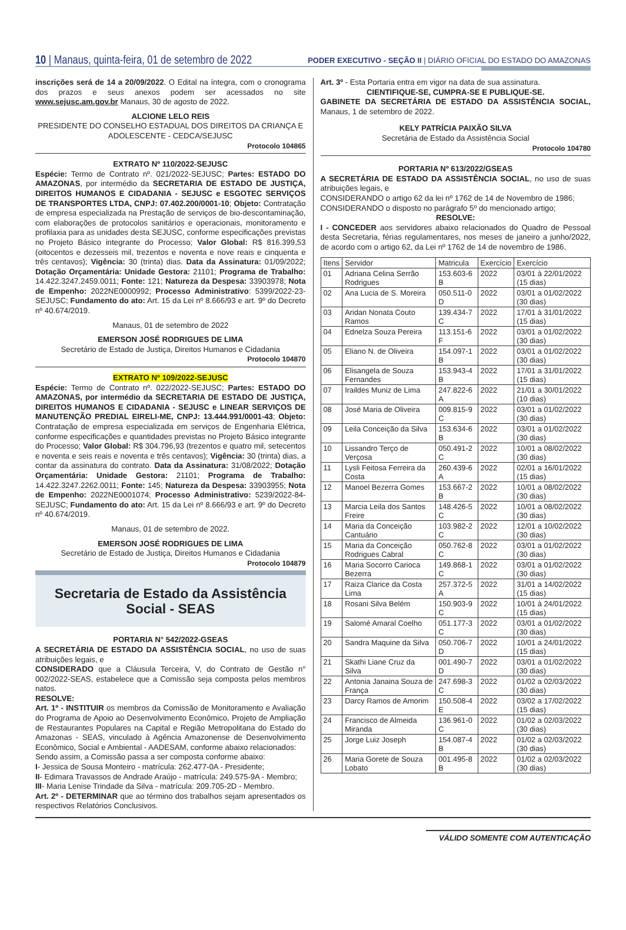10 | Manaus, quinta-feira, 01 de setembro de 2022 PODER EXECUTIVO - SEÇÃO II | DIÁRIO OFICIAL DO ESTADO DO AMAZONAS
inscrições será de 14 a 20/09/2022. O Edital na íntegra, com o cronograma dos prazos e seus anexos podem ser acessados no site www.sejusc.am.gov.br Manaus, 30 de agosto de 2022.
ALCIONE LELO REIS
PRESIDENTE DO CONSELHO ESTADUAL DOS DIREITOS DA CRIANÇA E ADOLESCENTE - CEDCA/SEJUSC
Protocolo 104865
EXTRATO Nº 110/2022-SEJUSC
Espécie: Termo de Contrato nº. 021/2022-SEJUSC; Partes: ESTADO DO AMAZONAS, por intermédio da SECRETARIA DE ESTADO DE JUSTIÇA, DIREITOS HUMANOS E CIDADANIA - SEJUSC e ESGOTEC SERVIÇOS DE TRANSPORTES LTDA, CNPJ: 07.402.200/0001-10; Objeto: Contratação de empresa especializada na Prestação de serviços de bio-descontaminação, com elaborações de protocolos sanitários e operacionais, monitoramento e profilaxia para as unidades desta SEJUSC, conforme especificações previstas no Projeto Básico integrante do Processo; Valor Global: R$ 816.399,53 (oitocentos e dezesseis mil, trezentos e noventa e nove reais e cinquenta e três centavos); Vigência: 30 (trinta) dias. Data da Assinatura: 01/09/2022; Dotação Orçamentária: Unidade Gestora: 21101; Programa de Trabalho: 14.422.3247.2459.0011; Fonte: 121; Natureza da Despesa: 33903978; Nota de Empenho: 2022NE0000992; Processo Administrativo: 5399/2022-23-SEJUSC; Fundamento do ato: Art. 15 da Lei nº 8.666/93 e art. 9º do Decreto nº 40.674/2019.
Manaus, 01 de setembro de 2022
EMERSON JOSÉ RODRIGUES DE LIMA
Secretário de Estado de Justiça, Direitos Humanos e Cidadania
Protocolo 104870
EXTRATO Nº 109/2022-SEJUSC
Espécie: Termo de Contrato nº. 022/2022-SEJUSC; Partes: ESTADO DO AMAZONAS, por intermédio da SECRETARIA DE ESTADO DE JUSTIÇA, DIREITOS HUMANOS E CIDADANIA - SEJUSC e LINEAR SERVIÇOS DE MANUTENÇÃO PREDIAL EIRELI-ME, CNPJ: 13.444.991/0001-43; Objeto: Contratação de empresa especializada em serviços de Engenharia Elétrica, conforme especificações e quantidades previstas no Projeto Básico integrante do Processo; Valor Global: R$ 304.796,93 (trezentos e quatro mil, setecentos e noventa e seis reais e noventa e três centavos); Vigência: 30 (trinta) dias, a contar da assinatura do contrato. Data da Assinatura: 31/08/2022; Dotação Orçamentária: Unidade Gestora: 21101; Programa de Trabalho: 14.422.3247.2262.0011; Fonte: 145; Natureza da Despesa: 33903955; Nota de Empenho: 2022NE0001074; Processo Administrativo: 5239/2022-84-SEJUSC; Fundamento do ato: Art. 15 da Lei nº 8.666/93 e art. 9º do Decreto nº 40.674/2019.
Manaus, 01 de setembro de 2022.
EMERSON JOSÉ RODRIGUES DE LIMA
Secretário de Estado de Justiça, Direitos Humanos e Cidadania
Protocolo 104879
Secretaria de Estado da Assistência
Social - SEAS
PORTARIA N° 542/2022-GSEAS
A SECRETÁRIA DE ESTADO DA ASSISTÊNCIA SOCIAL, no uso de suas atribuições legais, e
CONSIDERADO que a Cláusula Terceira, V, do Contrato de Gestão n° 002/2022-SEAS, estabelece que a Comissão seja composta pelos membros natos.
RESOLVE:
Art. 1º - INSTITUIR os membros da Comissão de Monitoramento e Avaliação do Programa de Apoio ao Desenvolvimento Econômico, Projeto de Ampliação de Restaurantes Populares na Capital e Região Metropolitana do Estado do Amazonas - SEAS, vinculado à Agência Amazonense de Desenvolvimento Econômico, Social e Ambiental - AADESAM, conforme abaixo relacionados:
Sendo assim, a Comissão passa a ser composta conforme abaixo:
I- Jessica de Sousa Monteiro - matrícula: 262.477-0A - Presidente;
II- Edimara Travassos de Andrade Araújo - matrícula: 249.575-9A - Membro;
III- Maria Lenise Trindade da Silva - matrícula: 209.705-2D - Membro.
Art. 2º - DETERMINAR que ao término dos trabalhos sejam apresentados os respectivos Relatórios Conclusivos.
Art. 3º - Esta Portaria entra em vigor na data de sua assinatura.
CIENTIFIQUE-SE, CUMPRA-SE E PUBLIQUE-SE.
GABINETE DA SECRETÁRIA DE ESTADO DA ASSISTÊNCIA SOCIAL, Manaus, 1 de setembro de 2022.
KELY PATRÍCIA PAIXÃO SILVA
Secretária de Estado da Assistência Social
Protocolo 104780
PORTARIA Nº 613/2022/GSEAS
A SECRETÁRIA DE ESTADO DA ASSISTÊNCIA SOCIAL, no uso de suas atribuições legais, e
CONSIDERANDO o artigo 62 da lei nº 1762 de 14 de Novembro de 1986;
CONSIDERANDO o disposto no parágrafo 5º do mencionado artigo;
RESOLVE:
I - CONCEDER aos servidores abaixo relacionados do Quadro de Pessoal desta Secretaria, férias regulamentares, nos meses de janeiro a junho/2022, de acordo com o artigo 62, da Lei nº 1762 de 14 de novembro de 1986.
| Itens | Servidor | Matricula | Exercício | Exercício |
| --- | --- | --- | --- | --- |
| 01 | Adriana Celina Serrão Rodrigues | 153.603-6 B | 2022 | 03/01 à 22/01/2022 (15 dias) |
| 02 | Ana Lucia de S. Moreira | 050.511-0 D | 2022 | 03/01 a 01/02/2022 (30 dias) |
| 03 | Aridan Nonata Couto Ramos | 139.434-7 C | 2022 | 17/01 à 31/01/2022 (15 dias) |
| 04 | Ednelza Souza Pereira | 113.151-6 F | 2022 | 03/01 a 01/02/2022 (30 dias) |
| 05 | Eliano N. de Oliveira | 154.097-1 B | 2022 | 03/01 a 01/02/2022 (30 dias) |
| 06 | Elisangela de Souza Fernandes | 153.943-4 B | 2022 | 17/01 a 31/01/2022 (15 dias) |
| 07 | Iraildes Muniz de Lima | 247.822-6 A | 2022 | 21/01 a 30/01/2022 (10 dias) |
| 08 | José Maria de Oliveira | 009.815-9 C | 2022 | 03/01 a 01/02/2022 (30 dias) |
| 09 | Leila Conceição da Silva | 153.634-6 B | 2022 | 03/01 a 01/02/2022 (30 dias) |
| 10 | Lissandro Terço de Verçosa | 050.491-2 C | 2022 | 10/01 a 08/02/2022 (30 dias) |
| 11 | Lysli Feitosa Ferreira da Costa | 260.439-6 A | 2022 | 02/01 a 16/01/2022 (15 dias) |
| 12 | Manoel Bezerra Gomes | 153.667-2 B | 2022 | 10/01 a 08/02/2022 (30 dias) |
| 13 | Marcia Leila dos Santos Freire | 148.426-5 C | 2022 | 10/01 a 08/02/2022 (30 dias) |
| 14 | Maria da Conceição Cantuário | 103.982-2 C | 2022 | 12/01 a 10/02/2022 (30 dias) |
| 15 | Maria da Conceição Rodrigues Cabral | 050.762-8 C | 2022 | 03/01 a 01/02/2022 (30 dias) |
| 16 | Maria Socorro Carioca Bezerra | 149.868-1 C | 2022 | 03/01 a 01/02/2022 (30 dias) |
| 17 | Raiza Clarice da Costa Lima | 257.372-5 A | 2022 | 31/01 a 14/02/2022 (15 dias) |
| 18 | Rosani Silva Belém | 150.903-9 C | 2022 | 10/01 à 24/01/2022 (15 dias) |
| 19 | Salomé Amaral Coelho | 051.177-3 C | 2022 | 03/01 a 01/02/2022 (30 dias) |
| 20 | Sandra Maquine da Silva | 050.706-7 D | 2022 | 10/01 a 24/01/2022 (15 dias) |
| 21 | Skathi Liane Cruz da Silva | 001.490-7 D | 2022 | 03/01 a 01/02/2022 (30 dias) |
| 22 | Antonia Janaina Souza de França | 247.698-3 C | 2022 | 01/02 a 02/03/2022 (30 dias) |
| 23 | Darcy Ramos de Amorim | 150.508-4 E | 2022 | 03/02 a 17/02/2022 (15 dias) |
| 24 | Francisco de Almeida Miranda | 136.961-0 C | 2022 | 01/02 a 02/03/2022 (30 dias) |
| 25 | Jorge Luiz Joseph | 154.087-4 B | 2022 | 01/02 a 02/03/2022 (30 dias) |
| 26 | Maria Gorete de Souza Lobato | 001.495-8 B | 2022 | 01/02 a 02/03/2022 (30 dias) |
VÁLIDO SOMENTE COM AUTENTICAÇÃO